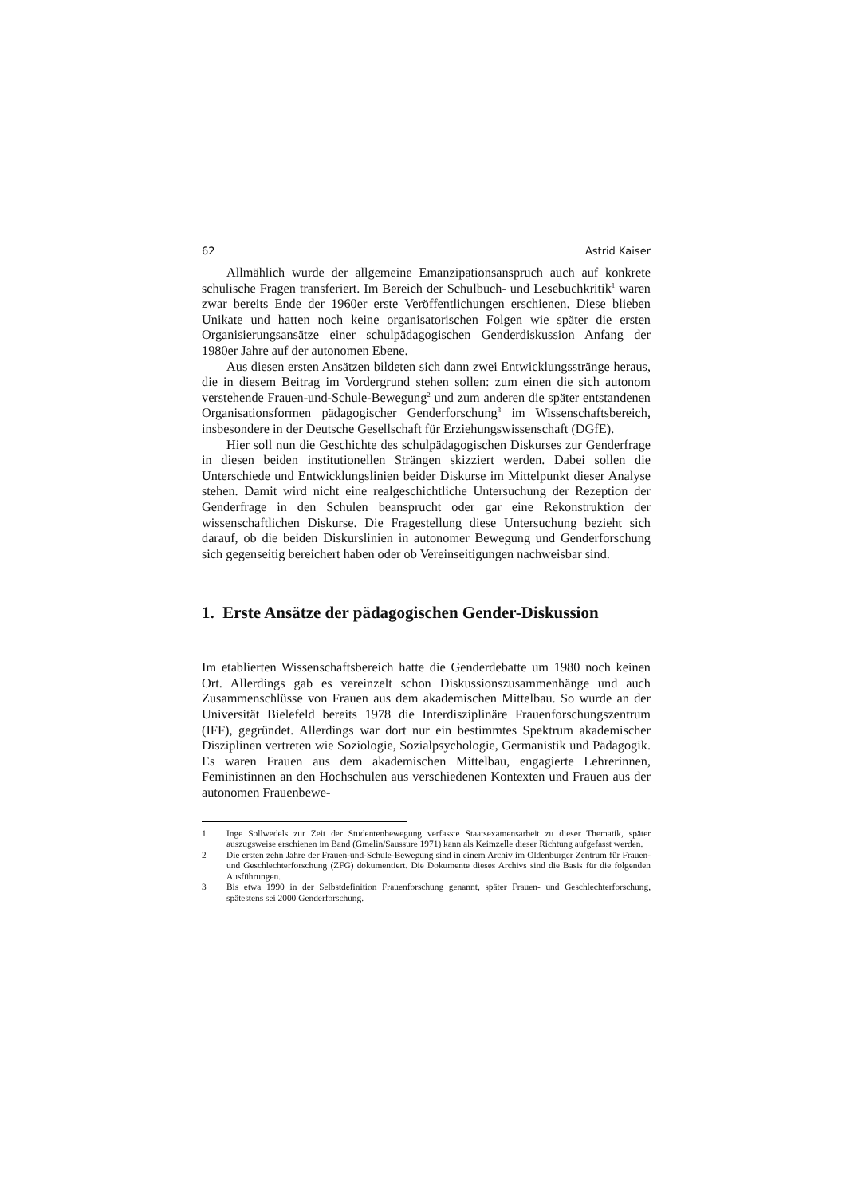62 Astrid Kaiser
Allmählich wurde der allgemeine Emanzipationsanspruch auch auf konkrete schulische Fragen transferiert. Im Bereich der Schulbuch- und Lesebuchkritik<sup>1</sup> waren zwar bereits Ende der 1960er erste Veröffentlichungen erschienen. Diese blieben Unikate und hatten noch keine organisatorischen Folgen wie später die ersten Organisierungsansätze einer schulpädagogischen Genderdiskussion Anfang der 1980er Jahre auf der autonomen Ebene.
Aus diesen ersten Ansätzen bildeten sich dann zwei Entwicklungsstränge heraus, die in diesem Beitrag im Vordergrund stehen sollen: zum einen die sich autonom verstehende Frauen-und-Schule-Bewegung<sup>2</sup> und zum anderen die später entstandenen Organisationsformen pädagogischer Genderforschung<sup>3</sup> im Wissenschaftsbereich, insbesondere in der Deutsche Gesellschaft für Erziehungswissenschaft (DGfE).
Hier soll nun die Geschichte des schulpädagogischen Diskurses zur Genderfrage in diesen beiden institutionellen Strängen skizziert werden. Dabei sollen die Unterschiede und Entwicklungslinien beider Diskurse im Mittelpunkt dieser Analyse stehen. Damit wird nicht eine realgeschichtliche Untersuchung der Rezeption der Genderfrage in den Schulen beansprucht oder gar eine Rekonstruktion der wissenschaftlichen Diskurse. Die Fragestellung diese Untersuchung bezieht sich darauf, ob die beiden Diskurslinien in autonomer Bewegung und Genderforschung sich gegenseitig bereichert haben oder ob Vereinseitigungen nachweisbar sind.
1. Erste Ansätze der pädagogischen Gender-Diskussion
Im etablierten Wissenschaftsbereich hatte die Genderdebatte um 1980 noch keinen Ort. Allerdings gab es vereinzelt schon Diskussionszusammenhänge und auch Zusammenschlüsse von Frauen aus dem akademischen Mittelbau. So wurde an der Universität Bielefeld bereits 1978 die Interdisziplinäre Frauenforschungszentrum (IFF), gegründet. Allerdings war dort nur ein bestimmtes Spektrum akademischer Disziplinen vertreten wie Soziologie, Sozialpsychologie, Germanistik und Pädagogik. Es waren Frauen aus dem akademischen Mittelbau, engagierte Lehrerinnen, Feministinnen an den Hochschulen aus verschiedenen Kontexten und Frauen aus der autonomen Frauenbewe-
1 Inge Sollwedels zur Zeit der Studentenbewegung verfasste Staatsexamensarbeit zu dieser Thematik, später auszugsweise erschienen im Band (Gmelin/Saussure 1971) kann als Keimzelle dieser Richtung aufgefasst werden.
2 Die ersten zehn Jahre der Frauen-und-Schule-Bewegung sind in einem Archiv im Oldenburger Zentrum für Frauen- und Geschlechterforschung (ZFG) dokumentiert. Die Dokumente dieses Archivs sind die Basis für die folgenden Ausführungen.
3 Bis etwa 1990 in der Selbstdefinition Frauenforschung genannt, später Frauen- und Geschlechterforschung, spätestens sei 2000 Genderforschung.